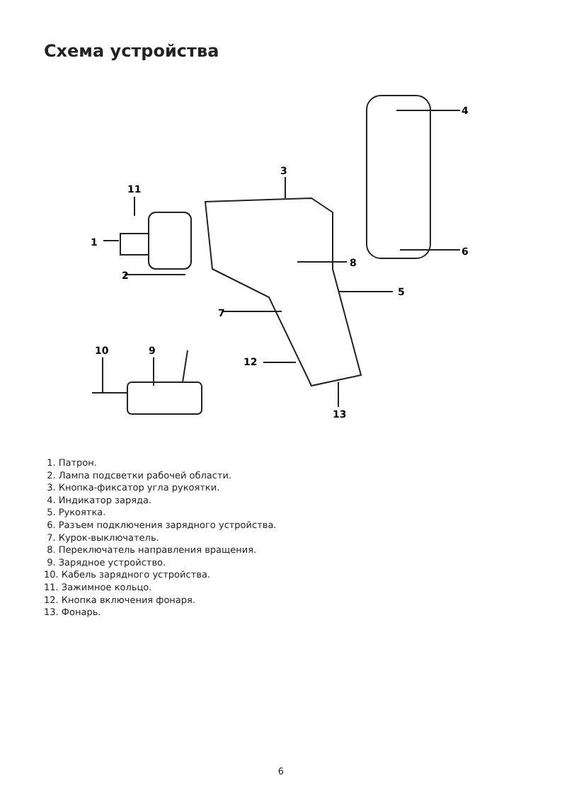Схема устройства
1
2
3
4
5
6
7
8
9
10
11
12
13
1. Патрон.
2. Лампа подсветки рабочей области.
3. Кнопка-фиксатор угла рукоятки.
4. Индикатор заряда.
5. Рукоятка.
6. Разъем подключения зарядного устройства.
7. Курок-выключатель.
8. Переключатель направления вращения.
9. Зарядное устройство.
10. Кабель зарядного устройства.
11. Зажимное кольцо.
12. Кнопка включения фонаря.
13. Фонарь.
6